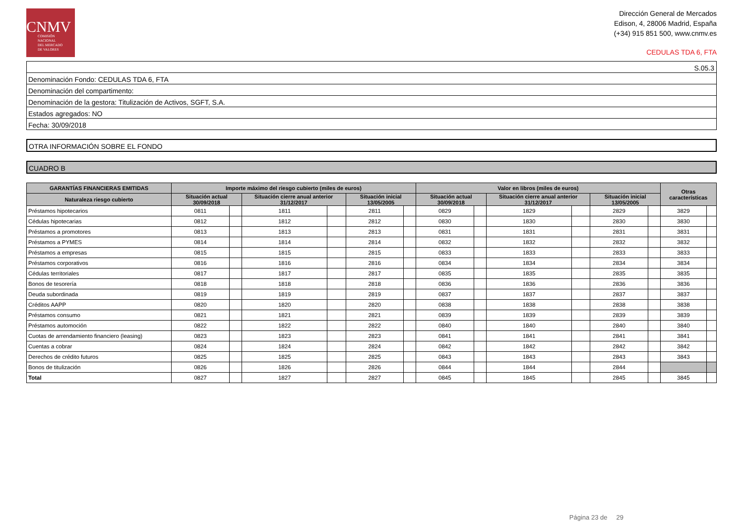CNMV
COMISIÓN
NACIONAL
DEL MERCADO
DE VALORES
Dirección General de Mercados
Edison, 4, 28006 Madrid, España
(+34) 915 851 500, www.cnmv.es
CEDULAS TDA 6, FTA
S.05.3
Denominación Fondo: CEDULAS TDA 6, FTA
Denominación del compartimento:
Denominación de la gestora: Titulización de Activos, SGFT, S.A.
Estados agregados: NO
Fecha: 30/09/2018
OTRA INFORMACIÓN SOBRE EL FONDO
CUADRO B
| GARANTÍAS FINANCIERAS EMITIDAS | Importe máximo del riesgo cubierto (miles de euros) | | | | | | Valor en libros (miles de euros) | | | | | | Otras características | |
| --- | --- | --- | --- | --- | --- | --- | --- | --- | --- | --- | --- | --- | --- | --- |
| Naturaleza riesgo cubierto | Situación actual 30/09/2018 | | Situación cierre anual anterior 31/12/2017 | | Situación inicial 13/05/2005 | | Situación actual 30/09/2018 | | Situación cierre anual anterior 31/12/2017 | | Situación inicial 13/05/2005 | | | |
| Préstamos hipotecarios | 0811 | | 1811 | | 2811 | | 0829 | | 1829 | | 2829 | | 3829 | |
| Cédulas hipotecarias | 0812 | | 1812 | | 2812 | | 0830 | | 1830 | | 2830 | | 3830 | |
| Préstamos a promotores | 0813 | | 1813 | | 2813 | | 0831 | | 1831 | | 2831 | | 3831 | |
| Préstamos a PYMES | 0814 | | 1814 | | 2814 | | 0832 | | 1832 | | 2832 | | 3832 | |
| Préstamos a empresas | 0815 | | 1815 | | 2815 | | 0833 | | 1833 | | 2833 | | 3833 | |
| Préstamos corporativos | 0816 | | 1816 | | 2816 | | 0834 | | 1834 | | 2834 | | 3834 | |
| Cédulas territoriales | 0817 | | 1817 | | 2817 | | 0835 | | 1835 | | 2835 | | 3835 | |
| Bonos de tesorería | 0818 | | 1818 | | 2818 | | 0836 | | 1836 | | 2836 | | 3836 | |
| Deuda subordinada | 0819 | | 1819 | | 2819 | | 0837 | | 1837 | | 2837 | | 3837 | |
| Créditos AAPP | 0820 | | 1820 | | 2820 | | 0838 | | 1838 | | 2838 | | 3838 | |
| Préstamos consumo | 0821 | | 1821 | | 2821 | | 0839 | | 1839 | | 2839 | | 3839 | |
| Préstamos automoción | 0822 | | 1822 | | 2822 | | 0840 | | 1840 | | 2840 | | 3840 | |
| Cuotas de arrendamiento financiero (leasing) | 0823 | | 1823 | | 2823 | | 0841 | | 1841 | | 2841 | | 3841 | |
| Cuentas a cobrar | 0824 | | 1824 | | 2824 | | 0842 | | 1842 | | 2842 | | 3842 | |
| Derechos de crédito futuros | 0825 | | 1825 | | 2825 | | 0843 | | 1843 | | 2843 | | 3843 | |
| Bonos de titulización | 0826 | | 1826 | | 2826 | | 0844 | | 1844 | | 2844 | | | |
| Total | 0827 | | 1827 | | 2827 | | 0845 | | 1845 | | 2845 | | 3845 | |
Página 23 de 29